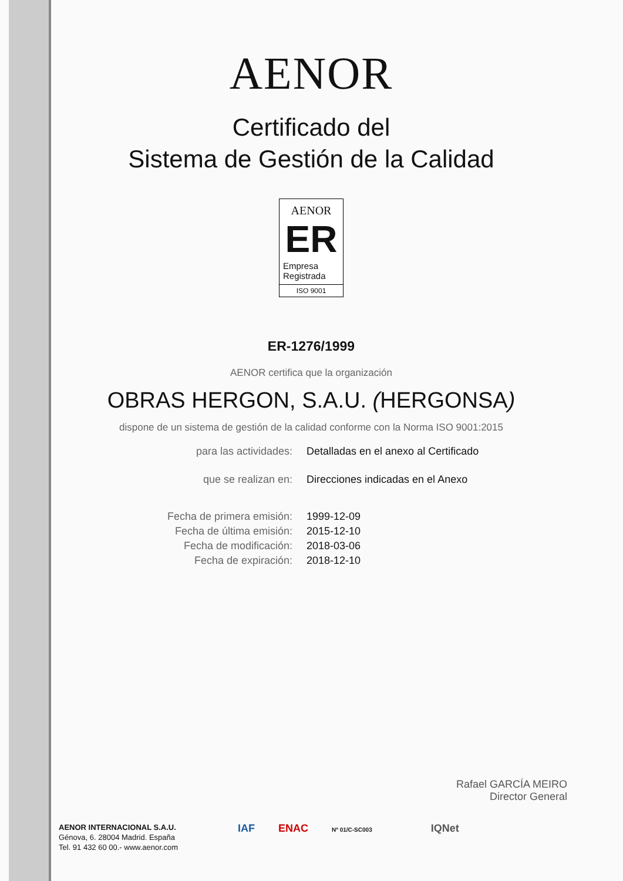AENOR
Certificado del
Sistema de Gestión de la Calidad
AENOR
ER
Empresa
Registrada
ISO 9001
ER-1276/1999
AENOR certifica que la organización
OBRAS HERGON, S.A.U. (HERGONSA)
dispone de un sistema de gestión de la calidad conforme con la Norma ISO 9001:2015
| para las actividades: | Detalladas en el anexo al Certificado |
| que se realizan en: | Direcciones indicadas en el Anexo |
| Fecha de primera emisión: | 1999-12-09 |
| Fecha de última emisión: | 2015-12-10 |
| Fecha de modificación: | 2018-03-06 |
| Fecha de expiración: | 2018-12-10 |
Rafael GARCÍA MEIRO
Director General
AENOR INTERNACIONAL S.A.U.
Génova, 6. 28004 Madrid. España
Tel. 91 432 60 00.- www.aenor.com
IAF ENAC Nº 01/C-SC003 IQNet